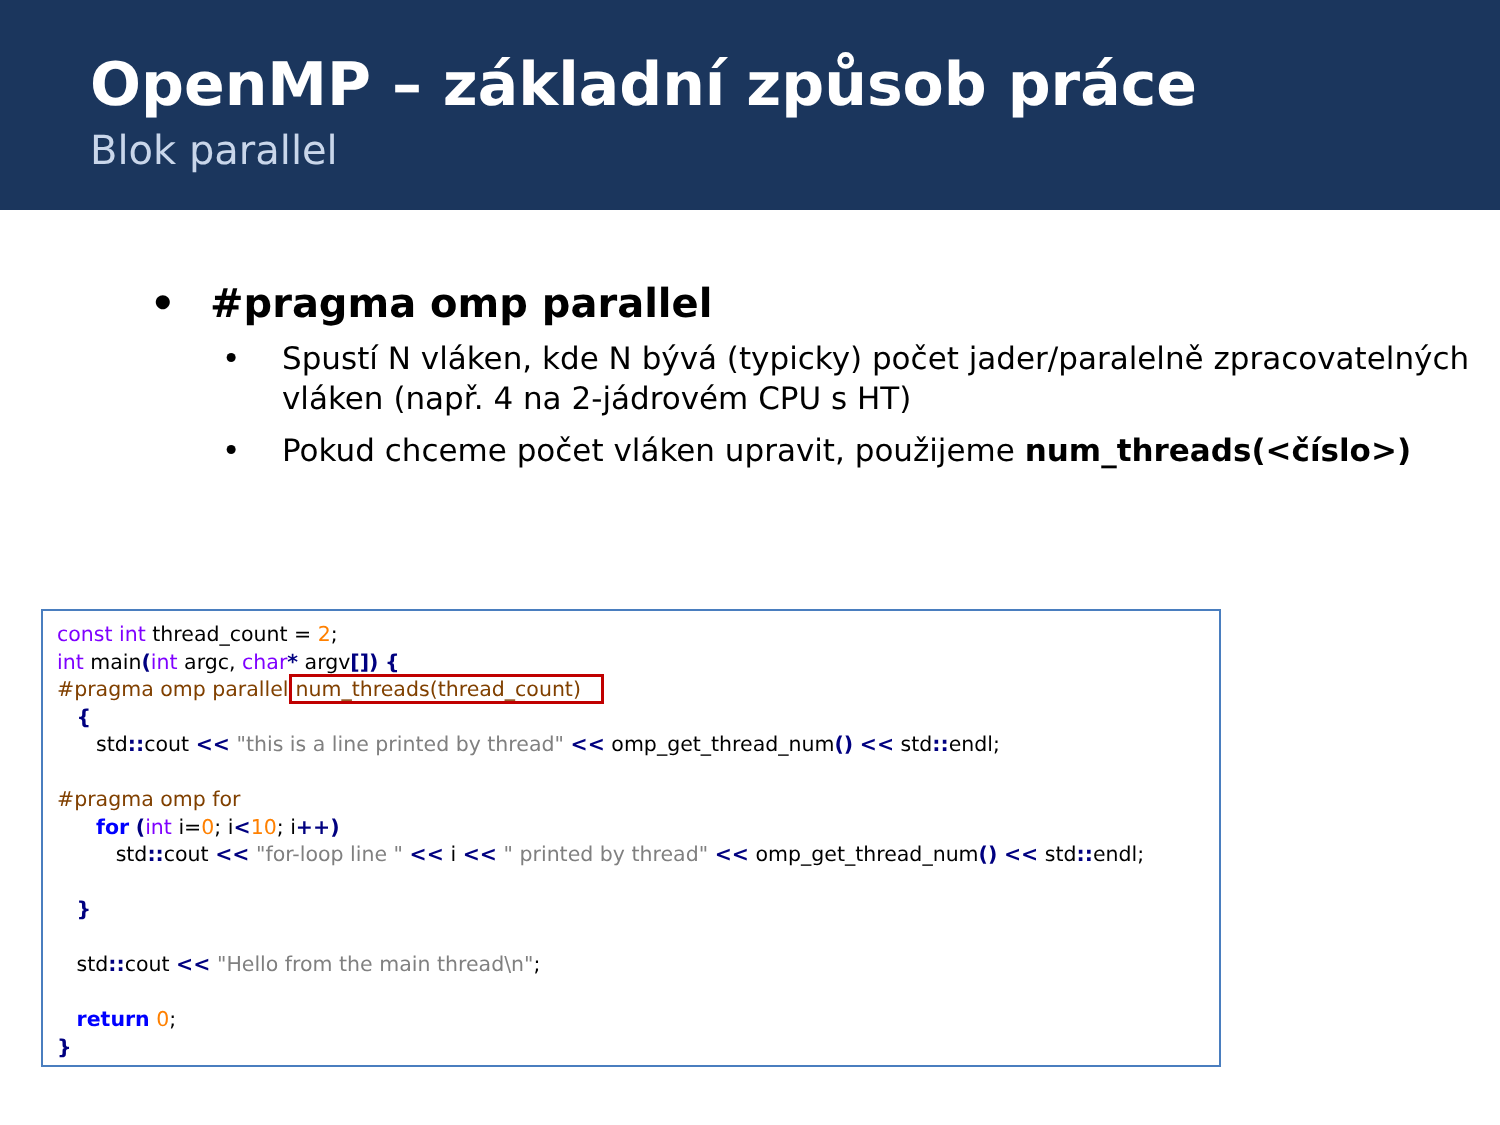OpenMP – základní způsob práce
Blok parallel
• #pragma omp parallel
• Spustí N vláken, kde N bývá (typicky) počet jader/paralelně zpracovatelných vláken (např. 4 na 2-jádrovém CPU s HT)
• Pokud chceme počet vláken upravit, použijeme num_threads(<číslo>)
const int thread_count = 2; int main(int argc, char* argv[]) { #pragma omp parallel num_threads(thread_count) { std:: cout << "this is a line printed by thread" << omp_get_thread_num() << std:: endl; #pragma omp for for (int i=0; i<10; i++) std:: cout << "for-loop line " << i << " printed by thread" << omp_get_thread_num() << std:: endl; } std:: cout << "Hello from the main thread\n"; return 0; }